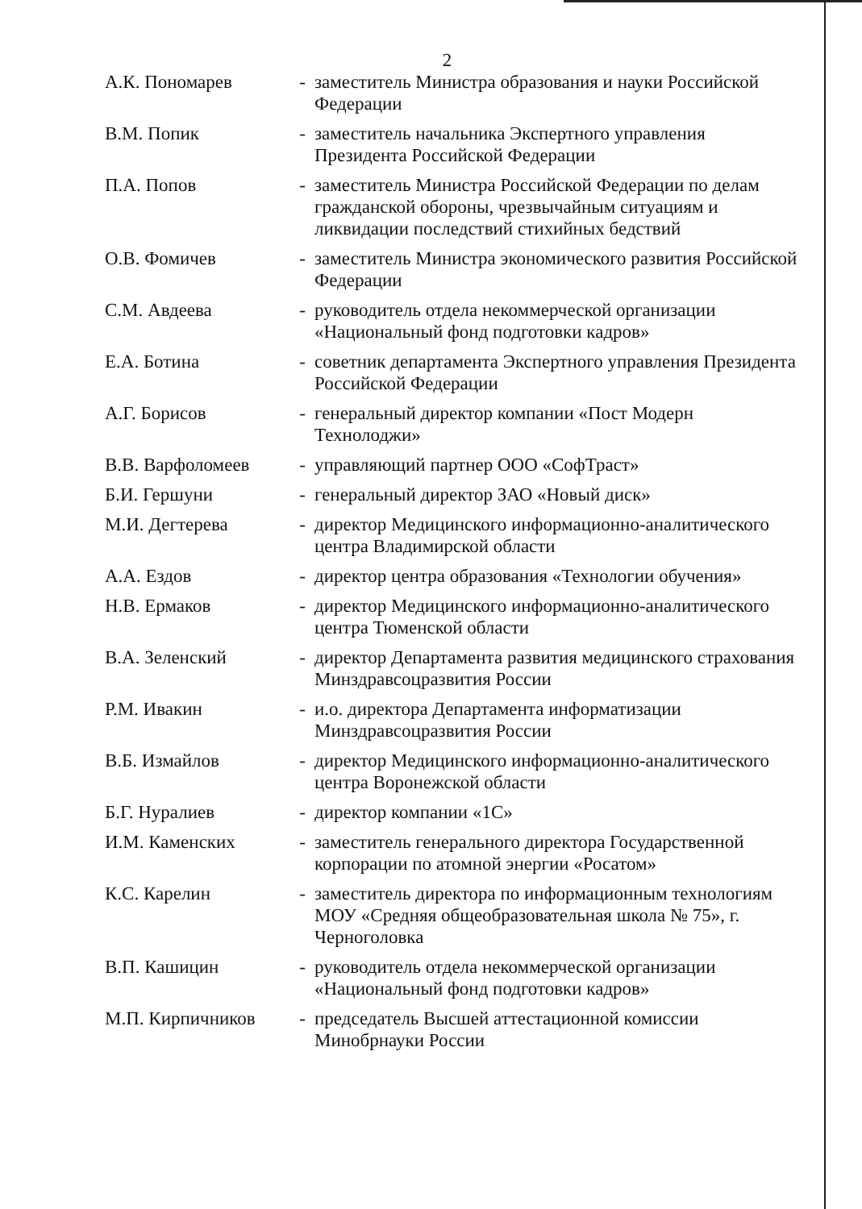2
| А.К. Пономарев | - | заместитель Министра образования и науки Российской Федерации |
| В.М. Попик | - | заместитель начальника Экспертного управления Президента Российской Федерации |
| П.А. Попов | - | заместитель Министра Российской Федерации по делам гражданской обороны, чрезвычайным ситуациям и ликвидации последствий стихийных бедствий |
| О.В. Фомичев | - | заместитель Министра экономического развития Российской Федерации |
| С.М. Авдеева | - | руководитель отдела некоммерческой организации «Национальный фонд подготовки кадров» |
| Е.А. Ботина | - | советник департамента Экспертного управления Президента Российской Федерации |
| А.Г. Борисов | - | генеральный директор компании «Пост Модерн Технолоджи» |
| В.В. Варфоломеев | - | управляющий партнер ООО «СофТраст» |
| Б.И. Гершуни | - | генеральный директор ЗАО «Новый диск» |
| М.И. Дегтерева | - | директор Медицинского информационно-аналитического центра Владимирской области |
| А.А. Ездов | - | директор центра образования «Технологии обучения» |
| Н.В. Ермаков | - | директор Медицинского информационно-аналитического центра Тюменской области |
| В.А. Зеленский | - | директор Департамента развития медицинского страхования Минздравсоцразвития России |
| Р.М. Ивакин | - | и.о. директора Департамента информатизации Минздравсоцразвития России |
| В.Б. Измайлов | - | директор Медицинского информационно-аналитического центра Воронежской области |
| Б.Г. Нуралиев | - | директор компании «1С» |
| И.М. Каменских | - | заместитель генерального директора Государственной корпорации по атомной энергии «Росатом» |
| К.С. Карелин | - | заместитель директора по информационным технологиям МОУ «Средняя общеобразовательная школа № 75», г. Черноголовка |
| В.П. Кашицин | - | руководитель отдела некоммерческой организации «Национальный фонд подготовки кадров» |
| М.П. Кирпичников | - | председатель Высшей аттестационной комиссии Минобрнауки России |